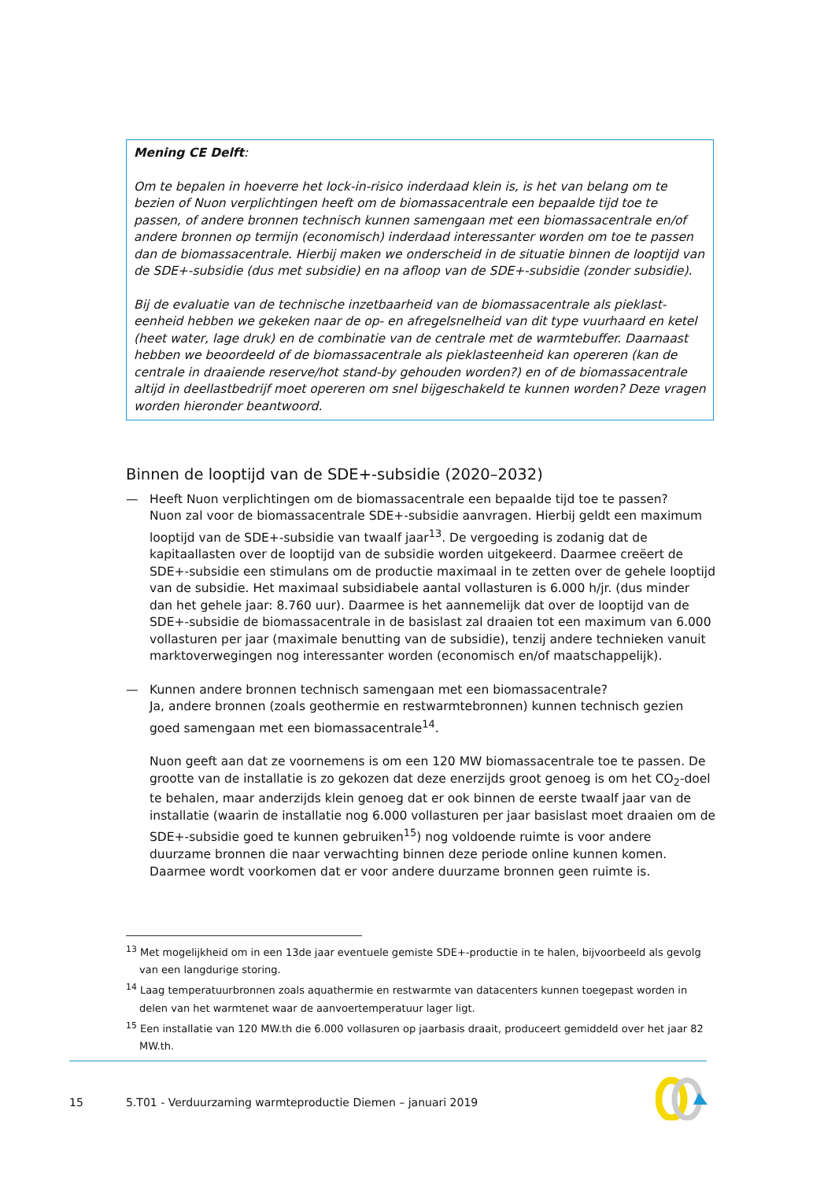Mening CE Delft:
Om te bepalen in hoeverre het lock-in-risico inderdaad klein is, is het van belang om te bezien of Nuon verplichtingen heeft om de biomassacentrale een bepaalde tijd toe te passen, of andere bronnen technisch kunnen samengaan met een biomassacentrale en/of andere bronnen op termijn (economisch) inderdaad interessanter worden om toe te passen dan de biomassacentrale. Hierbij maken we onderscheid in de situatie binnen de looptijd van de SDE+-subsidie (dus met subsidie) en na afloop van de SDE+-subsidie (zonder subsidie).
Bij de evaluatie van de technische inzetbaarheid van de biomassacentrale als pieklast-eenheid hebben we gekeken naar de op- en afregelsnelheid van dit type vuurhaard en ketel (heet water, lage druk) en de combinatie van de centrale met de warmtebuffer. Daarnaast hebben we beoordeeld of de biomassacentrale als pieklasteenheid kan opereren (kan de centrale in draaiende reserve/hot stand-by gehouden worden?) en of de biomassacentrale altijd in deellastbedrijf moet opereren om snel bijgeschakeld te kunnen worden? Deze vragen worden hieronder beantwoord.
Binnen de looptijd van de SDE+-subsidie (2020–2032)
— Heeft Nuon verplichtingen om de biomassacentrale een bepaalde tijd toe te passen?
Nuon zal voor de biomassacentrale SDE+-subsidie aanvragen. Hierbij geldt een maximum looptijd van de SDE+-subsidie van twaalf jaar<sup>13</sup>. De vergoeding is zodanig dat de kapitaallasten over de looptijd van de subsidie worden uitgekeerd. Daarmee creëert de SDE+-subsidie een stimulans om de productie maximaal in te zetten over de gehele looptijd van de subsidie. Het maximaal subsidiabele aantal vollasturen is 6.000 h/jr. (dus minder dan het gehele jaar: 8.760 uur). Daarmee is het aannemelijk dat over de looptijd van de SDE+-subsidie de biomassacentrale in de basislast zal draaien tot een maximum van 6.000 vollasturen per jaar (maximale benutting van de subsidie), tenzij andere technieken vanuit marktoverwegingen nog interessanter worden (economisch en/of maatschappelijk).
— Kunnen andere bronnen technisch samengaan met een biomassacentrale?
Ja, andere bronnen (zoals geothermie en restwarmtebronnen) kunnen technisch gezien goed samengaan met een biomassacentrale<sup>14</sup>.
Nuon geeft aan dat ze voornemens is om een 120 MW biomassacentrale toe te passen. De grootte van de installatie is zo gekozen dat deze enerzijds groot genoeg is om het CO<sub>2</sub>-doel te behalen, maar anderzijds klein genoeg dat er ook binnen de eerste twaalf jaar van de installatie (waarin de installatie nog 6.000 vollasturen per jaar basislast moet draaien om de SDE+-subsidie goed te kunnen gebruiken<sup>15</sup>) nog voldoende ruimte is voor andere duurzame bronnen die naar verwachting binnen deze periode online kunnen komen. Daarmee wordt voorkomen dat er voor andere duurzame bronnen geen ruimte is.
<sup>13</sup> Met mogelijkheid om in een 13de jaar eventuele gemiste SDE+-productie in te halen, bijvoorbeeld als gevolg van een langdurige storing.
<sup>14</sup> Laag temperatuurbronnen zoals aquathermie en restwarmte van datacenters kunnen toegepast worden in delen van het warmtenet waar de aanvoertemperatuur lager ligt.
<sup>15</sup> Een installatie van 120 MW.th die 6.000 vollasuren op jaarbasis draait, produceert gemiddeld over het jaar 82 MW.th.
15 5.T01 - Verduurzaming warmteproductie Diemen – januari 2019